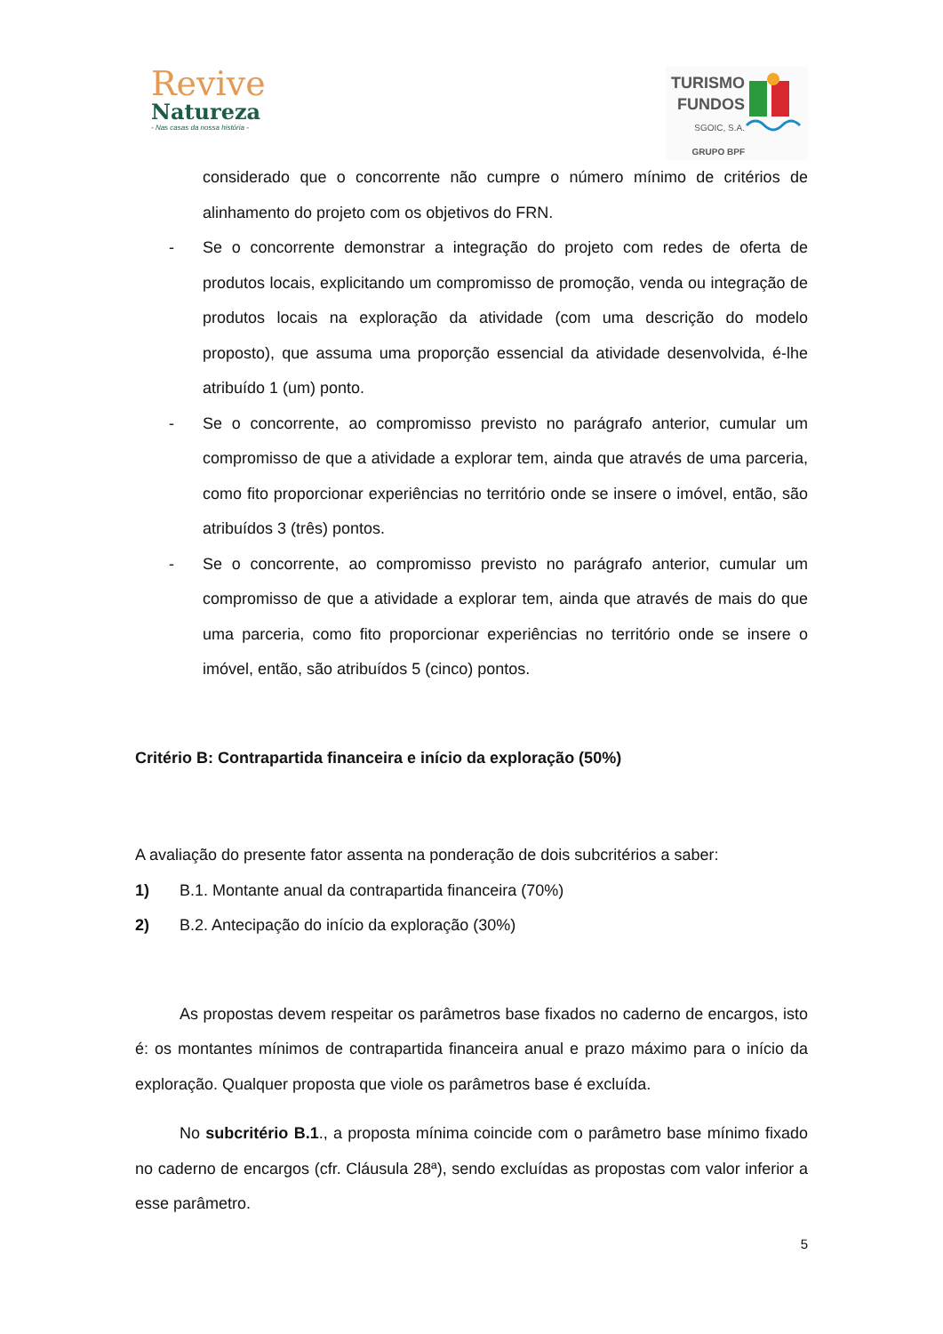Revive
Natureza
- Nas casas da nossa história -
TURISMO
FUNDOS
SGOIC, S.A.
GRUPO BPF
considerado que o concorrente não cumpre o número mínimo de critérios de alinhamento do projeto com os objetivos do FRN.
- Se o concorrente demonstrar a integração do projeto com redes de oferta de produtos locais, explicitando um compromisso de promoção, venda ou integração de produtos locais na exploração da atividade (com uma descrição do modelo proposto), que assuma uma proporção essencial da atividade desenvolvida, é-lhe atribuído 1 (um) ponto.
- Se o concorrente, ao compromisso previsto no parágrafo anterior, cumular um compromisso de que a atividade a explorar tem, ainda que através de uma parceria, como fito proporcionar experiências no território onde se insere o imóvel, então, são atribuídos 3 (três) pontos.
- Se o concorrente, ao compromisso previsto no parágrafo anterior, cumular um compromisso de que a atividade a explorar tem, ainda que através de mais do que uma parceria, como fito proporcionar experiências no território onde se insere o imóvel, então, são atribuídos 5 (cinco) pontos.
Critério B: Contrapartida financeira e início da exploração (50%)
A avaliação do presente fator assenta na ponderação de dois subcritérios a saber:
1) B.1. Montante anual da contrapartida financeira (70%)
2) B.2. Antecipação do início da exploração (30%)
As propostas devem respeitar os parâmetros base fixados no caderno de encargos, isto é: os montantes mínimos de contrapartida financeira anual e prazo máximo para o início da exploração. Qualquer proposta que viole os parâmetros base é excluída.
No subcritério B.1., a proposta mínima coincide com o parâmetro base mínimo fixado no caderno de encargos (cfr. Cláusula 28ª), sendo excluídas as propostas com valor inferior a esse parâmetro.
5